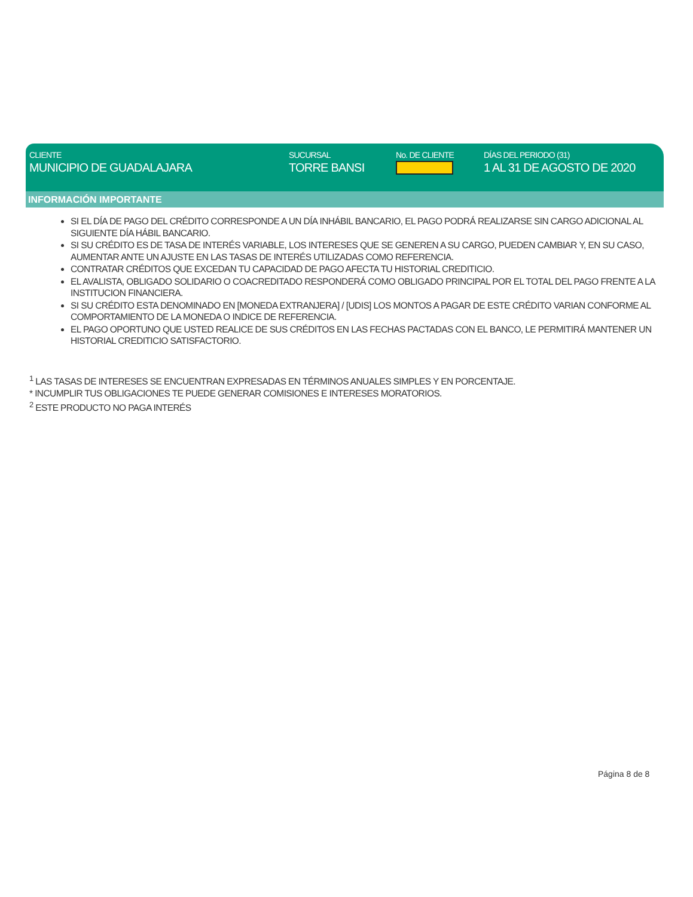CLIENTE
MUNICIPIO DE GUADALAJARA
SUCURSAL
TORRE BANSI
No. DE CLIENTE DÍAS DEL PERIODO (31)
1 AL 31 DE AGOSTO DE 2020
INFORMACIÓN IMPORTANTE
SI EL DÍA DE PAGO DEL CRÉDITO CORRESPONDE A UN DÍA INHÁBIL BANCARIO, EL PAGO PODRÁ REALIZARSE SIN CARGO ADICIONAL AL SIGUIENTE DÍA HÁBIL BANCARIO.
SI SU CRÉDITO ES DE TASA DE INTERÉS VARIABLE, LOS INTERESES QUE SE GENEREN A SU CARGO, PUEDEN CAMBIAR Y, EN SU CASO, AUMENTAR ANTE UN AJUSTE EN LAS TASAS DE INTERÉS UTILIZADAS COMO REFERENCIA.
CONTRATAR CRÉDITOS QUE EXCEDAN TU CAPACIDAD DE PAGO AFECTA TU HISTORIAL CREDITICIO.
EL AVALISTA, OBLIGADO SOLIDARIO O COACREDITADO RESPONDERÁ COMO OBLIGADO PRINCIPAL POR EL TOTAL DEL PAGO FRENTE A LA INSTITUCION FINANCIERA.
SI SU CRÉDITO ESTA DENOMINADO EN [MONEDA EXTRANJERA] / [UDIS] LOS MONTOS A PAGAR DE ESTE CRÉDITO VARIAN CONFORME AL COMPORTAMIENTO DE LA MONEDA O INDICE DE REFERENCIA.
EL PAGO OPORTUNO QUE USTED REALICE DE SUS CRÉDITOS EN LAS FECHAS PACTADAS CON EL BANCO, LE PERMITIRÁ MANTENER UN HISTORIAL CREDITICIO SATISFACTORIO.
<sup>1</sup> LAS TASAS DE INTERESES SE ENCUENTRAN EXPRESADAS EN TÉRMINOS ANUALES SIMPLES Y EN PORCENTAJE.
* INCUMPLIR TUS OBLIGACIONES TE PUEDE GENERAR COMISIONES E INTERESES MORATORIOS.
<sup>2</sup> ESTE PRODUCTO NO PAGA INTERÉS
Página 8 de 8